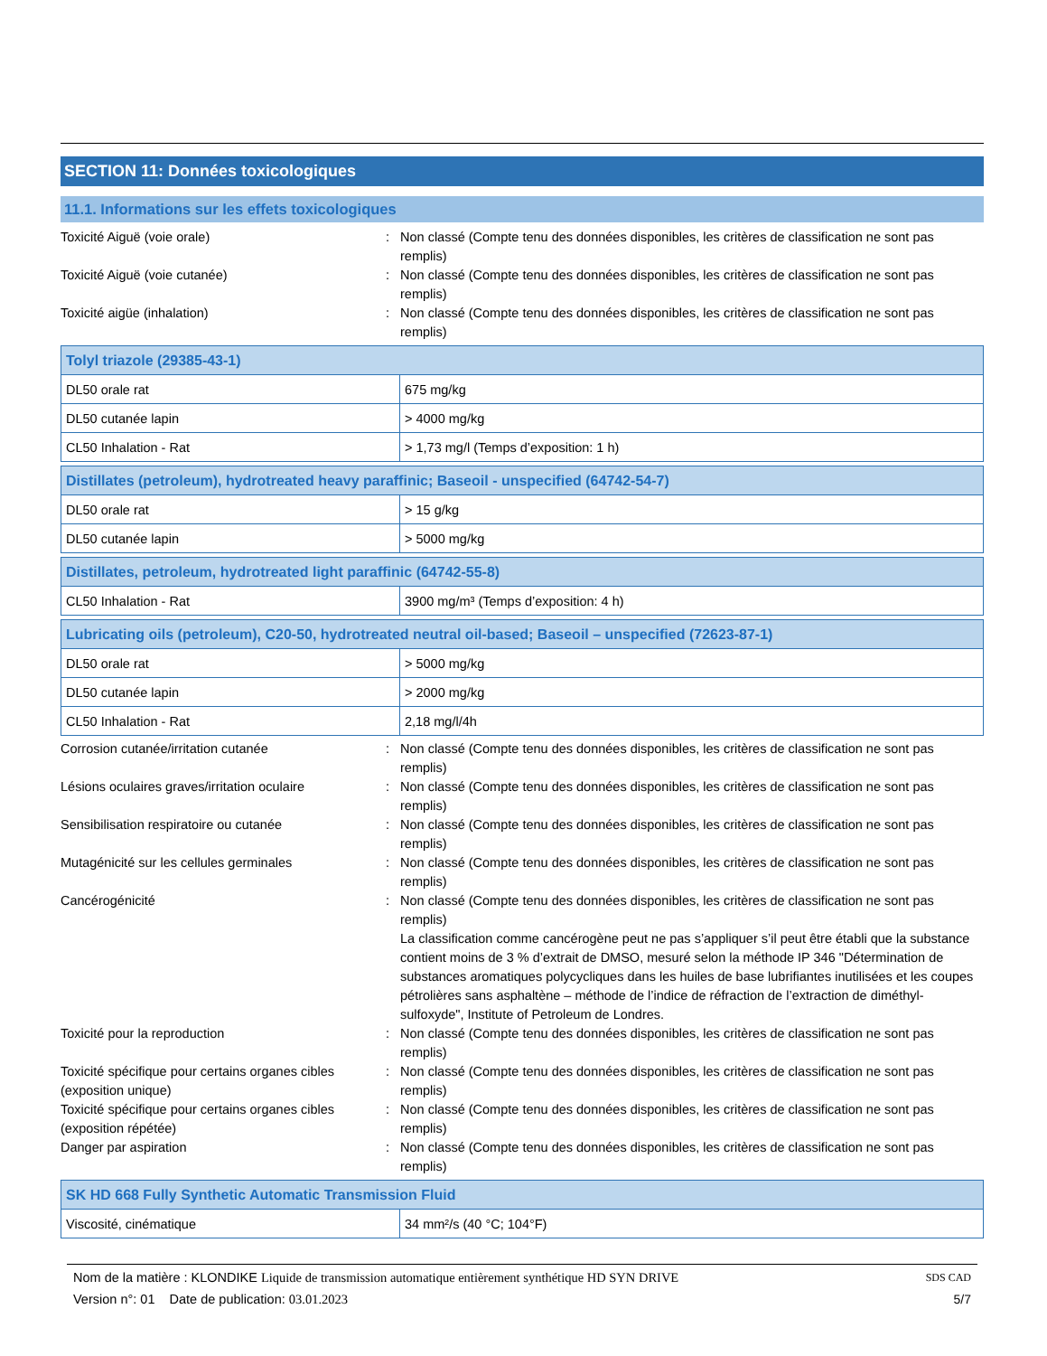SECTION 11: Données toxicologiques
11.1. Informations sur les effets toxicologiques
Toxicité Aiguë (voie orale) : Non classé (Compte tenu des données disponibles, les critères de classification ne sont pas remplis)
Toxicité Aiguë (voie cutanée) : Non classé (Compte tenu des données disponibles, les critères de classification ne sont pas remplis)
Toxicité aigüe (inhalation) : Non classé (Compte tenu des données disponibles, les critères de classification ne sont pas remplis)
| Tolyl triazole (29385-43-1) | |
| --- | --- |
| DL50 orale rat | 675 mg/kg |
| DL50 cutanée lapin | > 4000 mg/kg |
| CL50 Inhalation - Rat | > 1,73 mg/l (Temps d’exposition: 1 h) |
| Distillates (petroleum), hydrotreated heavy paraffinic; Baseoil - unspecified (64742-54-7) | |
| --- | --- |
| DL50 orale rat | > 15 g/kg |
| DL50 cutanée lapin | > 5000 mg/kg |
| Distillates, petroleum, hydrotreated light paraffinic (64742-55-8) | |
| --- | --- |
| CL50 Inhalation - Rat | 3900 mg/m³ (Temps d’exposition: 4 h) |
| Lubricating oils (petroleum), C20-50, hydrotreated neutral oil-based; Baseoil – unspecified (72623-87-1) | |
| --- | --- |
| DL50 orale rat | > 5000 mg/kg |
| DL50 cutanée lapin | > 2000 mg/kg |
| CL50 Inhalation - Rat | 2,18 mg/l/4h |
Corrosion cutanée/irritation cutanée : Non classé (Compte tenu des données disponibles, les critères de classification ne sont pas remplis)
Lésions oculaires graves/irritation oculaire
: Non classé (Compte tenu des données disponibles, les critères de classification ne sont pas remplis)
Sensibilisation respiratoire ou cutanée : Non classé (Compte tenu des données disponibles, les critères de classification ne sont pas remplis)
Mutagénicité sur les cellules germinales : Non classé (Compte tenu des données disponibles, les critères de classification ne sont pas remplis)
Cancérogénicité : Non classé (Compte tenu des données disponibles, les critères de classification ne sont pas remplis)
La classification comme cancérogène peut ne pas s’appliquer s’il peut être établi que la substance contient moins de 3 % d’extrait de DMSO, mesuré selon la méthode IP 346 "Détermination de substances aromatiques polycycliques dans les huiles de base lubrifiantes inutilisées et les coupes pétrolières sans asphaltène – méthode de l’indice de réfraction de l’extraction de diméthyl-sulfoxyde", Institute of Petroleum de Londres.
Toxicité pour la reproduction : Non classé (Compte tenu des données disponibles, les critères de classification ne sont pas remplis)
Toxicité spécifique pour certains organes cibles (exposition unique)
: Non classé (Compte tenu des données disponibles, les critères de classification ne sont pas remplis)
Toxicité spécifique pour certains organes cibles (exposition répétée)
: Non classé (Compte tenu des données disponibles, les critères de classification ne sont pas remplis)
Danger par aspiration : Non classé (Compte tenu des données disponibles, les critères de classification ne sont pas remplis)
| SK HD 668 Fully Synthetic Automatic Transmission Fluid | |
| --- | --- |
| Viscosité, cinématique | 34 mm²/s (40 °C; 104°F) |
Nom de la matière : KLONDIKE Liquide de transmission automatique entièrement synthétique HD SYN DRIVE
Version n°: 01 Date de publication: 03.01.2023
SDS CAD
5/7